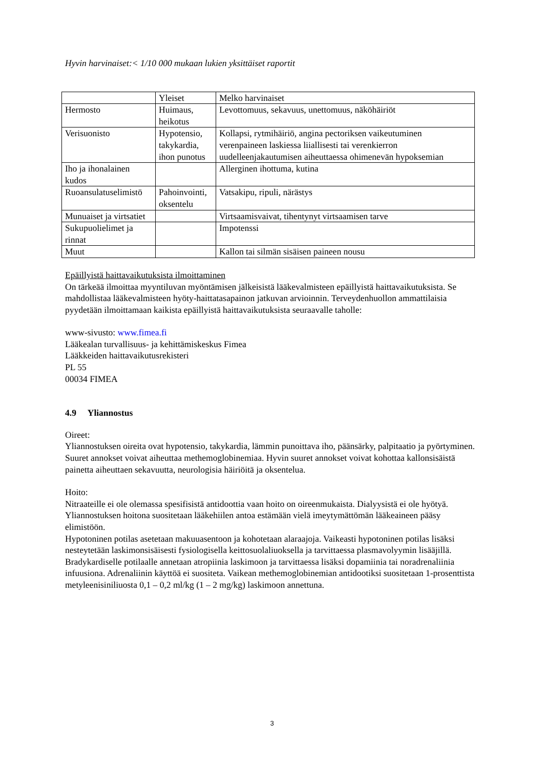Hyvin harvinaiset:< 1/10 000 mukaan lukien yksittäiset raportit
| | Yleiset | Melko harvinaiset |
| Hermosto | Huimaus, heikotus | Levottomuus, sekavuus, unettomuus, näköhäiriöt |
| Verisuonisto | Hypotensio, takykardia, ihon punotus | Kollapsi, rytmihäiriö, angina pectoriksen vaikeutuminen verenpaineen laskiessa liiallisesti tai verenkierron uudelleenjakautumisen aiheuttaessa ohimenevän hypoksemian |
| Iho ja ihonalainen kudos | | Allerginen ihottuma, kutina |
| Ruoansulatuselimistö | Pahoinvointi, oksentelu | Vatsakipu, ripuli, närästys |
| Munuaiset ja virtsatiet | | Virtsaamisvaivat, tihentynyt virtsaamisen tarve |
| Sukupuolielimet ja rinnat | | Impotenssi |
| Muut | | Kallon tai silmän sisäisen paineen nousu |
Epäillyistä haittavaikutuksista ilmoittaminen
On tärkeää ilmoittaa myyntiluvan myöntämisen jälkeisistä lääkevalmisteen epäillyistä haittavaikutuksista. Se mahdollistaa lääkevalmisteen hyöty-haittatasapainon jatkuvan arvioinnin. Terveydenhuollon ammattilaisia pyydetään ilmoittamaan kaikista epäillyistä haittavaikutuksista seuraavalle taholle:
www-sivusto: www.fimea.fi
Lääkealan turvallisuus- ja kehittämiskeskus Fimea
Lääkkeiden haittavaikutusrekisteri
PL 55
00034 FIMEA
4.9 Yliannostus
Oireet:
Yliannostuksen oireita ovat hypotensio, takykardia, lämmin punoittava iho, päänsärky, palpitaatio ja pyörtyminen. Suuret annokset voivat aiheuttaa methemoglobinemiaa. Hyvin suuret annokset voivat kohottaa kallonsisäistä painetta aiheuttaen sekavuutta, neurologisia häiriöitä ja oksentelua.
Hoito:
Nitraateille ei ole olemassa spesifisistä antidoottia vaan hoito on oireenmukaista. Dialyysistä ei ole hyötyä. Yliannostuksen hoitona suositetaan lääkehiilen antoa estämään vielä imeytymättömän lääkeaineen pääsy elimistöön.
Hypotoninen potilas asetetaan makuuasentoon ja kohotetaan alaraajoja. Vaikeasti hypotoninen potilas lisäksi nesteytetään laskimonsisäisesti fysiologisella keittosuolaliuoksella ja tarvittaessa plasmavolyymin lisääjillä. Bradykardiselle potilaalle annetaan atropiinia laskimoon ja tarvittaessa lisäksi dopamiinia tai noradrenaliinia infuusiona. Adrenaliinin käyttöä ei suositeta. Vaikean methemoglobinemian antidootiksi suositetaan 1-prosenttista metyleenisiniliuosta 0,1 – 0,2 ml/kg (1 – 2 mg/kg) laskimoon annettuna.
3